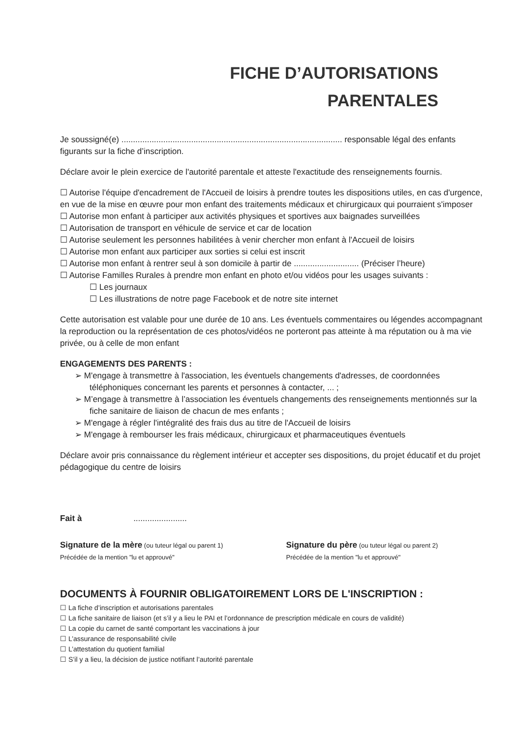FICHE D’AUTORISATIONS
PARENTALES
Je soussigné(e) ............................................................................................... responsable légal des enfants figurants sur la fiche d’inscription.
Déclare avoir le plein exercice de l'autorité parentale et atteste l'exactitude des renseignements fournis.
☐ Autorise l'équipe d'encadrement de l'Accueil de loisirs à prendre toutes les dispositions utiles, en cas d'urgence, en vue de la mise en œuvre pour mon enfant des traitements médicaux et chirurgicaux qui pourraient s'imposer
☐ Autorise mon enfant à participer aux activités physiques et sportives aux baignades surveillées
☐ Autorisation de transport en véhicule de service et car de location
☐ Autorise seulement les personnes habilitées à venir chercher mon enfant à l'Accueil de loisirs
☐ Autorise mon enfant aux participer aux sorties si celui est inscrit
☐ Autorise mon enfant à rentrer seul à son domicile à partir de ............................ (Préciser l’heure)
☐ Autorise Familles Rurales à prendre mon enfant en photo et/ou vidéos pour les usages suivants :
☐ Les journaux
☐ Les illustrations de notre page Facebook et de notre site internet
Cette autorisation est valable pour une durée de 10 ans. Les éventuels commentaires ou légendes accompagnant la reproduction ou la représentation de ces photos/vidéos ne porteront pas atteinte à ma réputation ou à ma vie privée, ou à celle de mon enfant
ENGAGEMENTS DES PARENTS :
➢ M'engage à transmettre à l'association, les éventuels changements d'adresses, de coordonnées téléphoniques concernant les parents et personnes à contacter, ... ;
➢ M’engage à transmettre à l’association les éventuels changements des renseignements mentionnés sur la fiche sanitaire de liaison de chacun de mes enfants ;
➢ M'engage à régler l'intégralité des frais dus au titre de l'Accueil de loisirs
➢ M'engage à rembourser les frais médicaux, chirurgicaux et pharmaceutiques éventuels
Déclare avoir pris connaissance du règlement intérieur et accepter ses dispositions, du projet éducatif et du projet pédagogique du centre de loisirs
Fait à .......................
Signature de la mère (ou tuteur légal ou parent 1)
Précédée de la mention "lu et approuvé"
Signature du père (ou tuteur légal ou parent 2)
Précédée de la mention "lu et approuvé"
DOCUMENTS À FOURNIR OBLIGATOIREMENT LORS DE L'INSCRIPTION :
☐ La fiche d’inscription et autorisations parentales
☐ La fiche sanitaire de liaison (et s’il y a lieu le PAI et l’ordonnance de prescription médicale en cours de validité)
☐ La copie du carnet de santé comportant les vaccinations à jour
☐ L’assurance de responsabilité civile
☐ L’attestation du quotient familial
☐ S’il y a lieu, la décision de justice notifiant l’autorité parentale